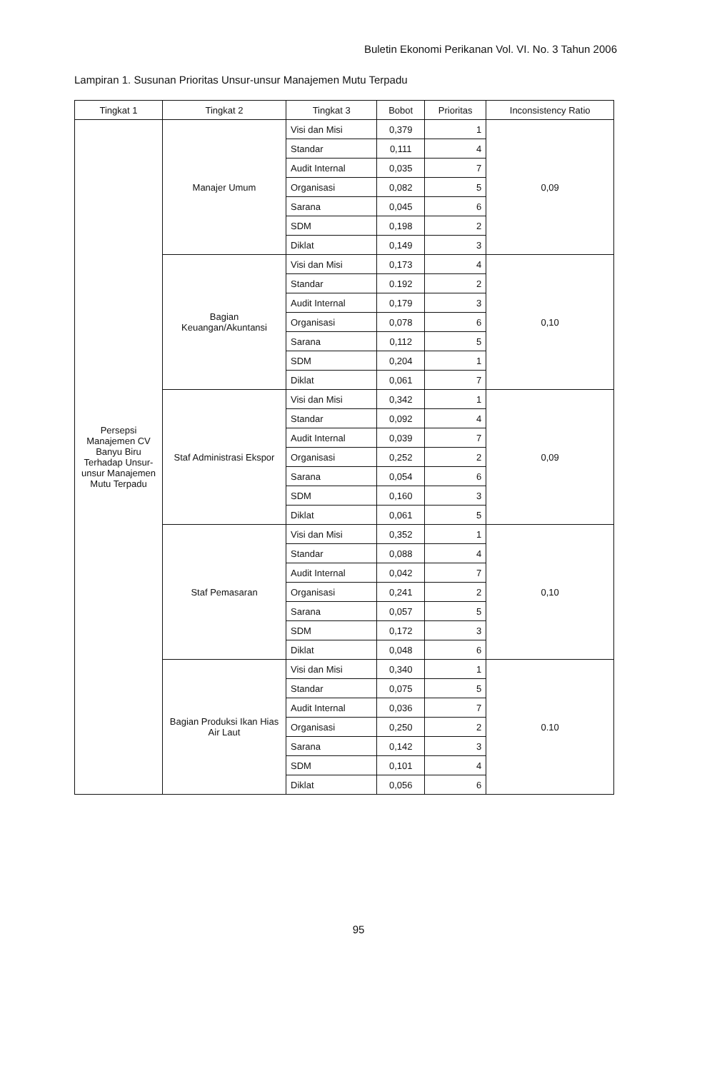Buletin Ekonomi Perikanan Vol. VI. No. 3 Tahun 2006
Lampiran 1. Susunan Prioritas Unsur-unsur Manajemen Mutu Terpadu
| Tingkat 1 | Tingkat 2 | Tingkat 3 | Bobot | Prioritas | Inconsistency Ratio |
| --- | --- | --- | --- | --- | --- |
| Persepsi Manajemen CV Banyu Biru Terhadap Unsur-unsur Manajemen Mutu Terpadu | Manajer Umum | Visi dan Misi | 0,379 | 1 | 0,09 |
| | | Standar | 0,111 | 4 | |
| | | Audit Internal | 0,035 | 7 | |
| | | Organisasi | 0,082 | 5 | |
| | | Sarana | 0,045 | 6 | |
| | | SDM | 0,198 | 2 | |
| | | Diklat | 0,149 | 3 | |
| | Bagian Keuangan/Akuntansi | Visi dan Misi | 0,173 | 4 | 0,10 |
| | | Standar | 0.192 | 2 | |
| | | Audit Internal | 0,179 | 3 | |
| | | Organisasi | 0,078 | 6 | |
| | | Sarana | 0,112 | 5 | |
| | | SDM | 0,204 | 1 | |
| | | Diklat | 0,061 | 7 | |
| | Staf Administrasi Ekspor | Visi dan Misi | 0,342 | 1 | 0,09 |
| | | Standar | 0,092 | 4 | |
| | | Audit Internal | 0,039 | 7 | |
| | | Organisasi | 0,252 | 2 | |
| | | Sarana | 0,054 | 6 | |
| | | SDM | 0,160 | 3 | |
| | | Diklat | 0,061 | 5 | |
| | Staf Pemasaran | Visi dan Misi | 0,352 | 1 | 0,10 |
| | | Standar | 0,088 | 4 | |
| | | Audit Internal | 0,042 | 7 | |
| | | Organisasi | 0,241 | 2 | |
| | | Sarana | 0,057 | 5 | |
| | | SDM | 0,172 | 3 | |
| | | Diklat | 0,048 | 6 | |
| | Bagian Produksi Ikan Hias Air Laut | Visi dan Misi | 0,340 | 1 | 0.10 |
| | | Standar | 0,075 | 5 | |
| | | Audit Internal | 0,036 | 7 | |
| | | Organisasi | 0,250 | 2 | |
| | | Sarana | 0,142 | 3 | |
| | | SDM | 0,101 | 4 | |
| | | Diklat | 0,056 | 6 | |
95